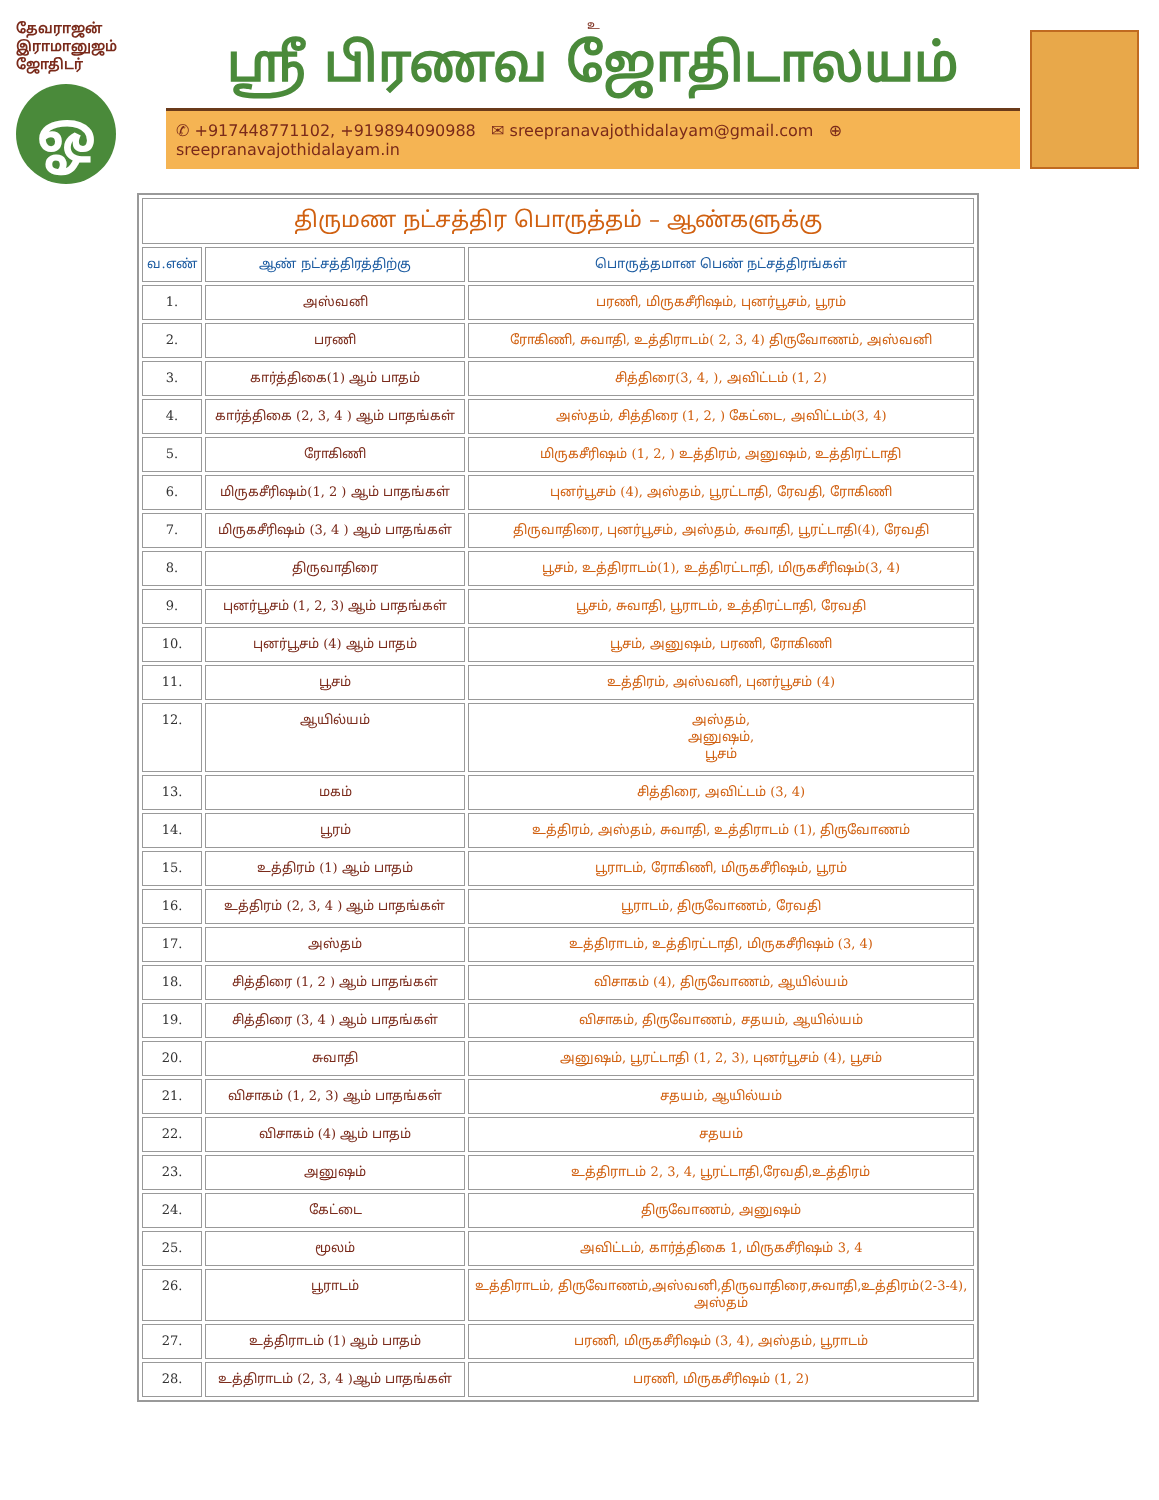தேவராஜன் இராமானுஜம்
ஜோதிடர்
ஓ
உ
ஸ்ரீ பிரணவ ஜோதிடாலயம்
✆ +917448771102, +919894090988 ✉ sreepranavajothidalayam@gmail.com ⊕ sreepranavajothidalayam.in
| திருமண நட்சத்திர பொருத்தம் – ஆண்களுக்கு | | |
| --- | --- | --- |
| வ.எண் | ஆண் நட்சத்திரத்திற்கு | பொருத்தமான பெண் நட்சத்திரங்கள் |
| 1. | அஸ்வனி | பரணி, மிருகசீரிஷம், புனர்பூசம், பூரம் |
| 2. | பரணி | ரோகிணி, சுவாதி, உத்திராடம்( 2, 3, 4) திருவோணம், அஸ்வனி |
| 3. | கார்த்திகை(1) ஆம் பாதம் | சித்திரை(3, 4, ), அவிட்டம் (1, 2) |
| 4. | கார்த்திகை (2, 3, 4 ) ஆம் பாதங்கள் | அஸ்தம், சித்திரை (1, 2, ) கேட்டை, அவிட்டம்(3, 4) |
| 5. | ரோகிணி | மிருகசீரிஷம் (1, 2, ) உத்திரம், அனுஷம், உத்திரட்டாதி |
| 6. | மிருகசீரிஷம்(1, 2 ) ஆம் பாதங்கள் | புனர்பூசம் (4), அஸ்தம், பூரட்டாதி, ரேவதி, ரோகிணி |
| 7. | மிருகசீரிஷம் (3, 4 ) ஆம் பாதங்கள் | திருவாதிரை, புனர்பூசம், அஸ்தம், சுவாதி, பூரட்டாதி(4), ரேவதி |
| 8. | திருவாதிரை | பூசம், உத்திராடம்(1), உத்திரட்டாதி, மிருகசீரிஷம்(3, 4) |
| 9. | புனர்பூசம் (1, 2, 3) ஆம் பாதங்கள் | பூசம், சுவாதி, பூராடம், உத்திரட்டாதி, ரேவதி |
| 10. | புனர்பூசம் (4) ஆம் பாதம் | பூசம், அனுஷம், பரணி, ரோகிணி |
| 11. | பூசம் | உத்திரம், அஸ்வனி, புனர்பூசம் (4) |
| 12. | ஆயில்யம் | அஸ்தம், அனுஷம், பூசம் |
| 13. | மகம் | சித்திரை, அவிட்டம் (3, 4) |
| 14. | பூரம் | உத்திரம், அஸ்தம், சுவாதி, உத்திராடம் (1), திருவோணம் |
| 15. | உத்திரம் (1) ஆம் பாதம் | பூராடம், ரோகிணி, மிருகசீரிஷம், பூரம் |
| 16. | உத்திரம் (2, 3, 4 ) ஆம் பாதங்கள் | பூராடம், திருவோணம், ரேவதி |
| 17. | அஸ்தம் | உத்திராடம், உத்திரட்டாதி, மிருகசீரிஷம் (3, 4) |
| 18. | சித்திரை (1, 2 ) ஆம் பாதங்கள் | விசாகம் (4), திருவோணம், ஆயில்யம் |
| 19. | சித்திரை (3, 4 ) ஆம் பாதங்கள் | விசாகம், திருவோணம், சதயம், ஆயில்யம் |
| 20. | சுவாதி | அனுஷம், பூரட்டாதி (1, 2, 3), புனர்பூசம் (4), பூசம் |
| 21. | விசாகம் (1, 2, 3) ஆம் பாதங்கள் | சதயம், ஆயில்யம் |
| 22. | விசாகம் (4) ஆம் பாதம் | சதயம் |
| 23. | அனுஷம் | உத்திராடம் 2, 3, 4, பூரட்டாதி,ரேவதி,உத்திரம் |
| 24. | கேட்டை | திருவோணம், அனுஷம் |
| 25. | மூலம் | அவிட்டம், கார்த்திகை 1, மிருகசீரிஷம் 3, 4 |
| 26. | பூராடம் | உத்திராடம், திருவோணம்,அஸ்வனி,திருவாதிரை,சுவாதி,உத்திரம்(2-3-4), அஸ்தம் |
| 27. | உத்திராடம் (1) ஆம் பாதம் | பரணி, மிருகசீரிஷம் (3, 4), அஸ்தம், பூராடம் |
| 28. | உத்திராடம் (2, 3, 4 )ஆம் பாதங்கள் | பரணி, மிருகசீரிஷம் (1, 2) |